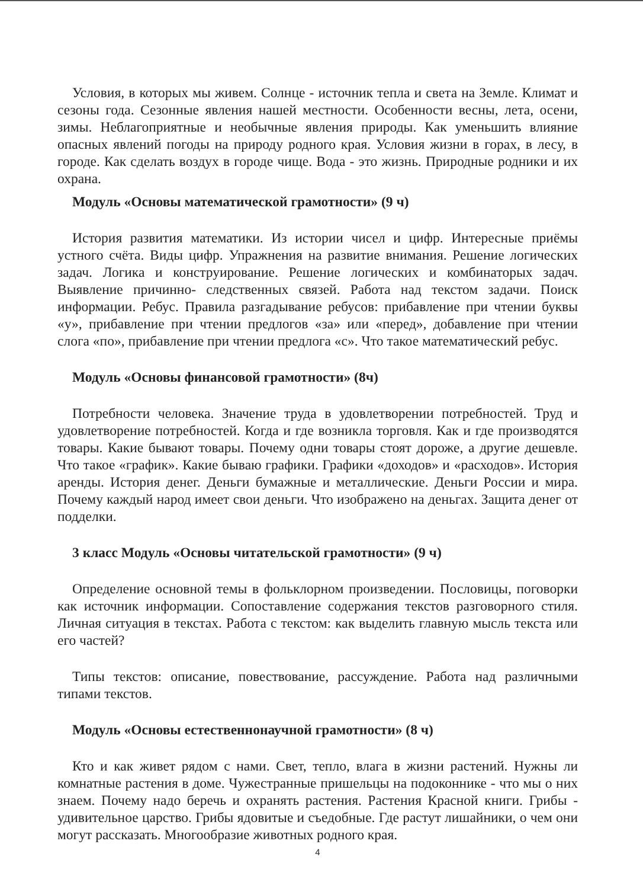Условия, в которых мы живем. Солнце - источник тепла и света на Земле. Климат и сезоны года. Сезонные явления нашей местности. Особенности весны, лета, осени, зимы. Неблагоприятные и необычные явления природы. Как уменьшить влияние опасных явлений погоды на природу родного края. Условия жизни в горах, в лесу, в городе. Как сделать воздух в городе чище. Вода - это жизнь. Природные родники и их охрана.
Модуль «Основы математической грамотности» (9 ч)
История развития математики. Из истории чисел и цифр. Интересные приёмы устного счёта. Виды цифр. Упражнения на развитие внимания. Решение логических задач. Логика и конструирование. Решение логических и комбинаторых задач. Выявление причинно- следственных связей. Работа над текстом задачи. Поиск информации. Ребус. Правила разгадывание ребусов: прибавление при чтении буквы «у», прибавление при чтении предлогов «за» или «перед», добавление при чтении слога «по», прибавление при чтении предлога «с». Что такое математический ребус.
Модуль «Основы финансовой грамотности» (8ч)
Потребности человека. Значение труда в удовлетворении потребностей. Труд и удовлетворение потребностей. Когда и где возникла торговля. Как и где производятся товары. Какие бывают товары. Почему одни товары стоят дороже, а другие дешевле. Что такое «график». Какие бываю графики. Графики «доходов» и «расходов». История аренды. История денег. Деньги бумажные и металлические. Деньги России и мира. Почему каждый народ имеет свои деньги. Что изображено на деньгах. Защита денег от подделки.
3 класс Модуль «Основы читательской грамотности» (9 ч)
Определение основной темы в фольклорном произведении. Пословицы, поговорки как источник информации. Сопоставление содержания текстов разговорного стиля. Личная ситуация в текстах. Работа с текстом: как выделить главную мысль текста или его частей?
Типы текстов: описание, повествование, рассуждение. Работа над различными типами текстов.
Модуль «Основы естественнонаучной грамотности» (8 ч)
Кто и как живет рядом с нами. Свет, тепло, влага в жизни растений. Нужны ли комнатные растения в доме. Чужестранные пришельцы на подоконнике - что мы о них знаем. Почему надо беречь и охранять растения. Растения Красной книги. Грибы - удивительное царство. Грибы ядовитые и съедобные. Где растут лишайники, о чем они могут рассказать. Многообразие животных родного края.
4